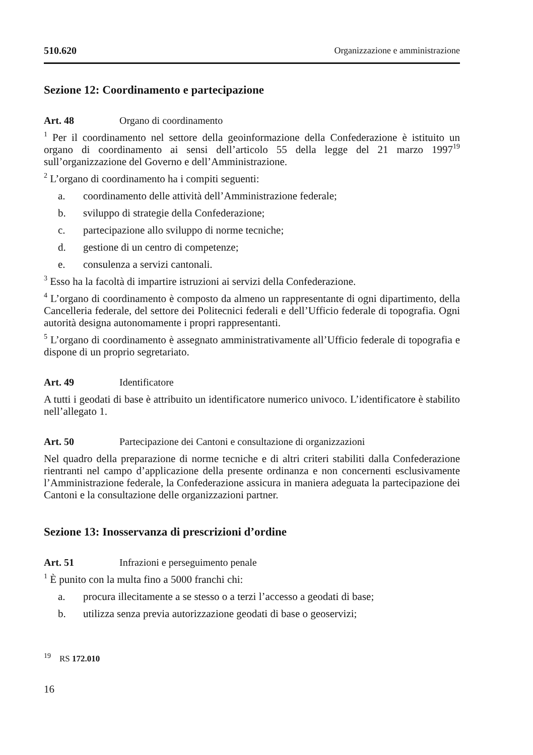510.620 Organizzazione e amministrazione
Sezione 12: Coordinamento e partecipazione
Art. 48 Organo di coordinamento
<sup>1</sup> Per il coordinamento nel settore della geoinformazione della Confederazione è istituito un organo di coordinamento ai sensi dell’articolo 55 della legge del 21 marzo 1997<sup>19</sup> sull’organizzazione del Governo e dell’Amministrazione.
<sup>2</sup> L’organo di coordinamento ha i compiti seguenti:
a. coordinamento delle attività dell’Amministrazione federale;
b. sviluppo di strategie della Confederazione;
c. partecipazione allo sviluppo di norme tecniche;
d. gestione di un centro di competenze;
e. consulenza a servizi cantonali.
<sup>3</sup> Esso ha la facoltà di impartire istruzioni ai servizi della Confederazione.
<sup>4</sup> L’organo di coordinamento è composto da almeno un rappresentante di ogni dipartimento, della Cancelleria federale, del settore dei Politecnici federali e dell’Ufficio federale di topografia. Ogni autorità designa autonomamente i propri rappresentanti.
<sup>5</sup> L’organo di coordinamento è assegnato amministrativamente all’Ufficio federale di topografia e dispone di un proprio segretariato.
Art. 49 Identificatore
A tutti i geodati di base è attribuito un identificatore numerico univoco. L’identificatore è stabilito nell’allegato 1.
Art. 50 Partecipazione dei Cantoni e consultazione di organizzazioni
Nel quadro della preparazione di norme tecniche e di altri criteri stabiliti dalla Confederazione rientranti nel campo d’applicazione della presente ordinanza e non concernenti esclusivamente l’Amministrazione federale, la Confederazione assicura in maniera adeguata la partecipazione dei Cantoni e la consultazione delle organizzazioni partner.
Sezione 13: Inosservanza di prescrizioni d’ordine
Art. 51 Infrazioni e perseguimento penale
<sup>1</sup> È punito con la multa fino a 5000 franchi chi:
a. procura illecitamente a se stesso o a terzi l’accesso a geodati di base;
b. utilizza senza previa autorizzazione geodati di base o geoservizi;
<sup>19</sup> RS 172.010
16